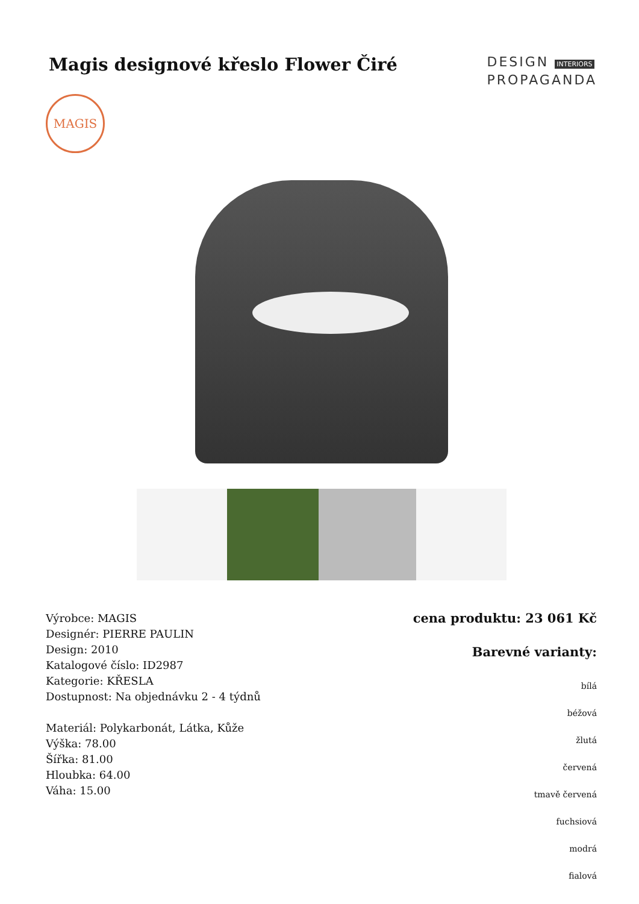Magis designové křeslo Flower Čiré
DESIGN INTERIORS
PROPAGANDA
MAGIS
Výrobce: MAGIS
Designér: PIERRE PAULIN
Design: 2010
Katalogové číslo: ID2987
Kategorie: KŘESLA
Dostupnost: Na objednávku 2 - 4 týdnů
Materiál: Polykarbonát, Látka, Kůže
Výška: 78.00
Šířka: 81.00
Hloubka: 64.00
Váha: 15.00
cena produktu: 23 061 Kč
Barevné varianty:
bílá
béžová
žlutá
červená
tmavě červená
fuchsiová
modrá
fialová